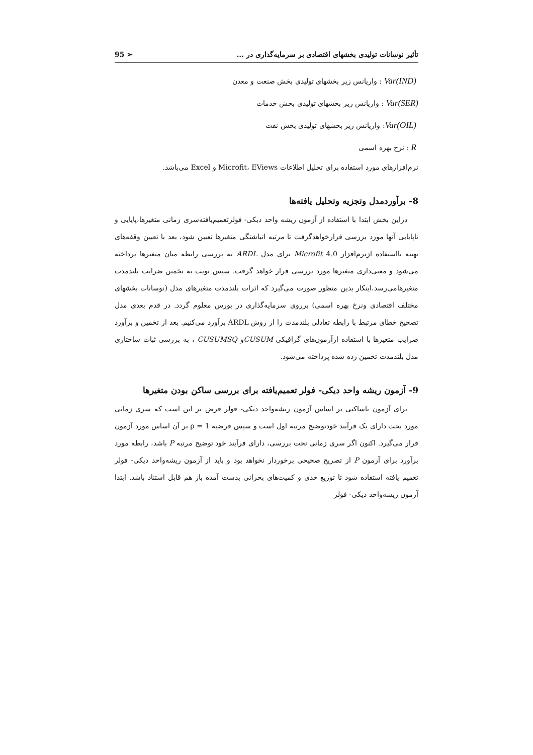تأثیر نوسانات تولیدی بخشهای اقتصادی بر سرمایه‌گذاری در ... 95 ➢
Var(IND) : واریانس زیر بخشهای تولیدی بخش صنعت و معدن
Var(SER) : واریانس زیر بخشهای تولیدی بخش خدمات
Var(OIL): واریانس زیر بخشهای تولیدی بخش نفت
R : نرخ بهره اسمی
نرم‌افزارهای مورد استفاده برای تحلیل اطلاعات Microfit، EViews و Excel می‌باشد.
8- برآوردمدل وتجزیه وتحلیل یافته‌ها
دراین بخش ابتدا با استفاده از آزمون ریشه واحد دیکی- فولرتعمیم‌یافته‌سری زمانی متغیرها،پایایی و ناپایایی آنها مورد بررسی قرارخواهدگرفت تا مرتبه انباشتگی متغیرها تعیین شود، بعد با تعیین وقفه‌های بهینه بااستفاده ازنرم‌افزار 4.0 Microfit برای مدل ARDL به بررسی رابطه میان متغیرها پرداخته می‌شود و معنی‌داری متغیرها مورد بررسی قرار خواهد گرفت. سپس نوبت به تخمین ضرایب بلندمدت متغیرهامی‌رسد،اینکار بدین منظور صورت می‌گیرد که اثرات بلندمدت متغیرهای مدل (نوسانات بخشهای مختلف اقتصادی ونرخ بهره اسمی) برروی سرمایه‌گذاری در بورس معلوم گردد. در قدم بعدی مدل تصحیح خطای مرتبط با رابطه تعادلی بلندمدت را از روش ARDL برآورد می‌کنیم. بعد از تخمین و برآورد ضرایب متغیرها با استفاده ازآزمون‌های گرافیکی CUSUMو CUSUMSQ ، به بررسی ثبات ساختاری مدل بلندمدت تخمین زده شده پرداخته می‌شود.
9- آزمون ریشه واحد دیکی- فولر تعمیم‌یافته برای بررسی ساکن بودن متغیرها
برای آزمون ناساکنی بر اساس آزمون ریشه‌واحد دیکی- فولر فرض بر این است که سری زمانی مورد بحث دارای یک فرآیند خودتوضیح مرتبه اول است و سپس فرضیه ρ = 1 بر آن اساس مورد آزمون قرار می‌گیرد. اکنون اگر سری زمانی تحت بررسی، دارای فرآیند خود توضیح مرتبه P باشد، رابطه مورد برآورد برای آزمون P از تصریح صحیحی برخوردار نخواهد بود و باید از آزمون ریشه‌واحد دیکی- فولر تعمیم یافته استفاده شود تا توزیع حدی و کمیت‌های بحرانی بدست آمده باز هم قابل استناد باشد. ابتدا آزمون ریشه‌واحد دیکی- فولر